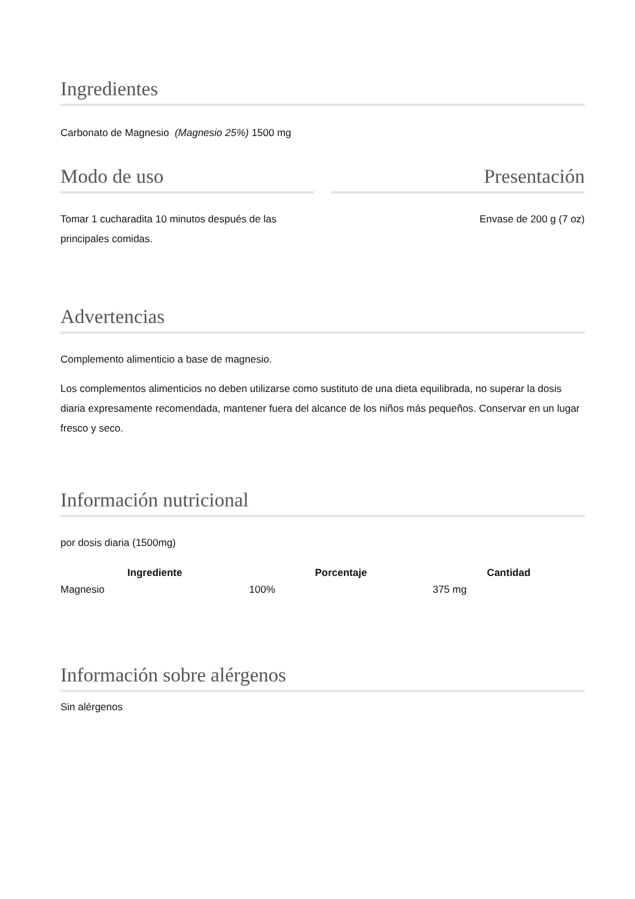Ingredientes
Carbonato de Magnesio (Magnesio 25%) 1500 mg
Modo de uso
Tomar 1 cucharadita 10 minutos después de las principales comidas.
Presentación
Envase de 200 g (7 oz)
Advertencias
Complemento alimenticio a base de magnesio.
Los complementos alimenticios no deben utilizarse como sustituto de una dieta equilibrada, no superar la dosis diaria expresamente recomendada, mantener fuera del alcance de los niños más pequeños. Conservar en un lugar fresco y seco.
Información nutricional
por dosis diaria (1500mg)
| Ingrediente | Porcentaje | Cantidad |
| --- | --- | --- |
| Magnesio | 100% | 375 mg |
Información sobre alérgenos
Sin alérgenos